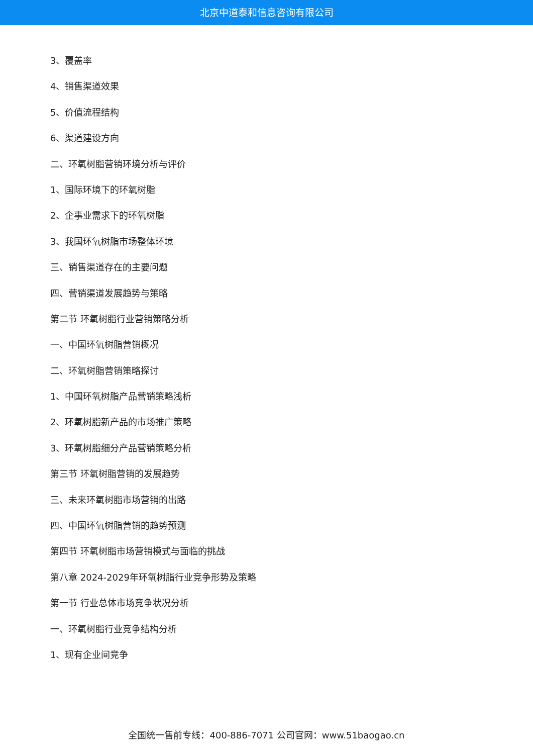北京中道泰和信息咨询有限公司
3、覆盖率
4、销售渠道效果
5、价值流程结构
6、渠道建设方向
二、环氧树脂营销环境分析与评价
1、国际环境下的环氧树脂
2、企事业需求下的环氧树脂
3、我国环氧树脂市场整体环境
三、销售渠道存在的主要问题
四、营销渠道发展趋势与策略
第二节 环氧树脂行业营销策略分析
一、中国环氧树脂营销概况
二、环氧树脂营销策略探讨
1、中国环氧树脂产品营销策略浅析
2、环氧树脂新产品的市场推广策略
3、环氧树脂细分产品营销策略分析
第三节 环氧树脂营销的发展趋势
三、未来环氧树脂市场营销的出路
四、中国环氧树脂营销的趋势预测
第四节 环氧树脂市场营销模式与面临的挑战
第八章 2024-2029年环氧树脂行业竞争形势及策略
第一节 行业总体市场竞争状况分析
一、环氧树脂行业竞争结构分析
1、现有企业间竞争
全国统一售前专线：400-886-7071 公司官网：www.51baogao.cn